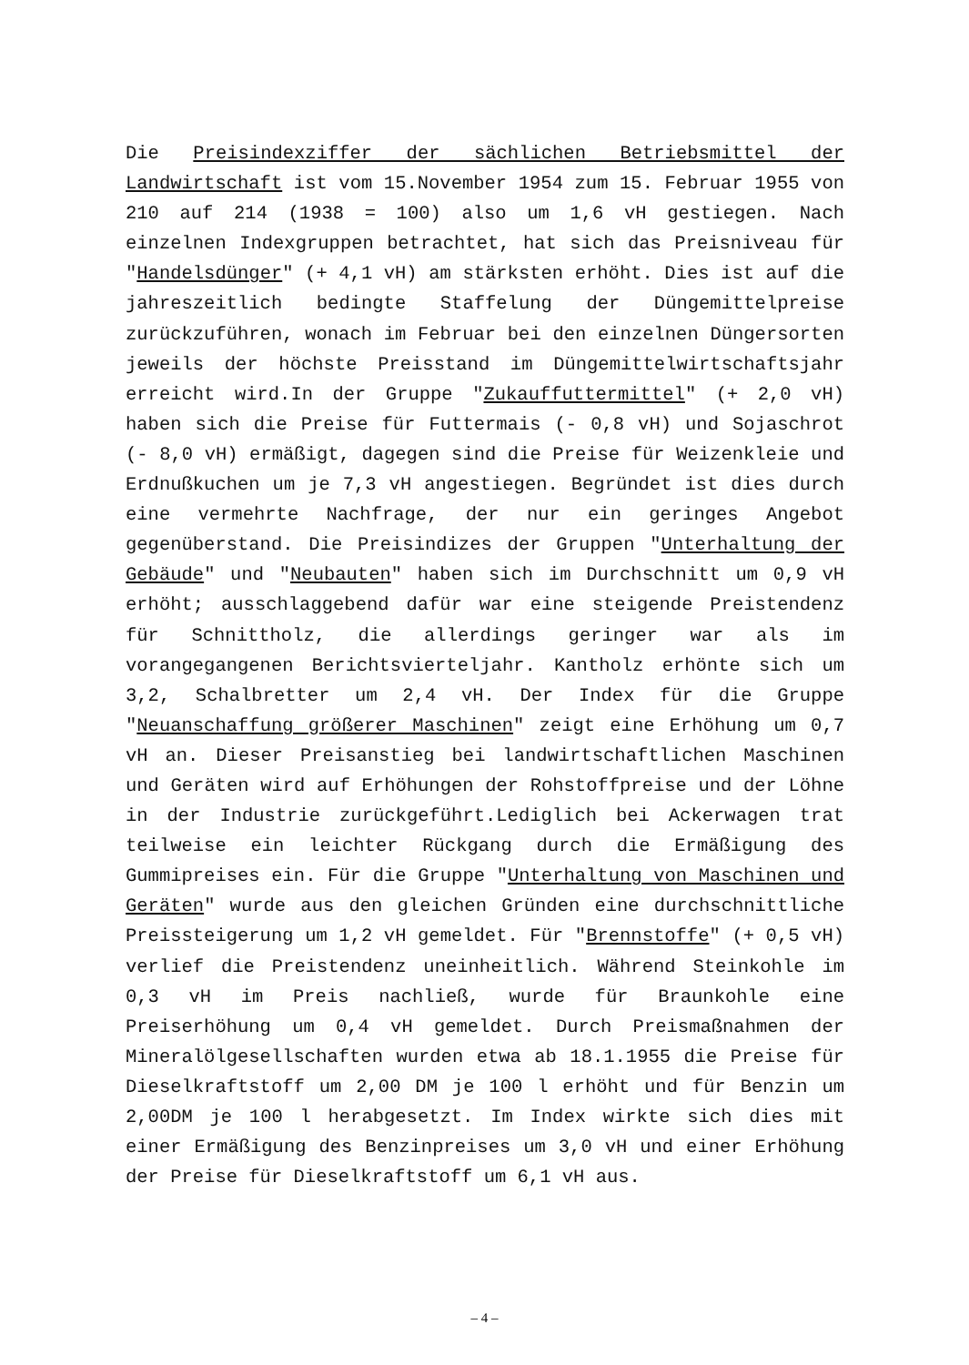Die Preisindexziffer der sächlichen Betriebsmittel der Landwirtschaft ist vom 15.November 1954 zum 15. Februar 1955 von 210 auf 214 (1938 = 100) also um 1,6 vH gestiegen. Nach einzelnen Indexgruppen betrachtet, hat sich das Preisniveau für "Handelsdünger" (+ 4,1 vH) am stärksten erhöht. Dies ist auf die jahreszeitlich bedingte Staffelung der Düngemittelpreise zurückzuführen, wonach im Februar bei den einzelnen Düngersorten jeweils der höchste Preisstand im Düngemittelwirtschaftsjahr erreicht wird.In der Gruppe "Zukauffuttermittel" (+ 2,0 vH) haben sich die Preise für Futtermais (- 0,8 vH) und Sojaschrot (- 8,0 vH) ermäßigt, dagegen sind die Preise für Weizenkleie und Erdnußkuchen um je 7,3 vH angestiegen. Begründet ist dies durch eine vermehrte Nachfrage, der nur ein geringes Angebot gegenüberstand. Die Preisindizes der Gruppen "Unterhaltung der Gebäude" und "Neubauten" haben sich im Durchschnitt um 0,9 vH erhöht; ausschlaggebend dafür war eine steigende Preistendenz für Schnittholz, die allerdings geringer war als im vorangegangenen Berichtsvierteljahr. Kantholz erhönte sich um 3,2, Schalbretter um 2,4 vH. Der Index für die Gruppe "Neuanschaffung größerer Maschinen" zeigt eine Erhöhung um 0,7 vH an. Dieser Preisanstieg bei landwirtschaftlichen Maschinen und Geräten wird auf Erhöhungen der Rohstoffpreise und der Löhne in der Industrie zurückgeführt.Lediglich bei Ackerwagen trat teilweise ein leichter Rückgang durch die Ermäßigung des Gummipreises ein. Für die Gruppe "Unterhaltung von Maschinen und Geräten" wurde aus den gleichen Gründen eine durchschnittliche Preissteigerung um 1,2 vH gemeldet. Für "Brennstoffe" (+ 0,5 vH) verlief die Preistendenz uneinheitlich. Während Steinkohle im 0,3 vH im Preis nachließ, wurde für Braunkohle eine Preiserhöhung um 0,4 vH gemeldet. Durch Preismaßnahmen der Mineralölgesellschaften wurden etwa ab 18.1.1955 die Preise für Dieselkraftstoff um 2,00 DM je 100 l erhöht und für Benzin um 2,00DM je 100 l herabgesetzt. Im Index wirkte sich dies mit einer Ermäßigung des Benzinpreises um 3,0 vH und einer Erhöhung der Preise für Dieselkraftstoff um 6,1 vH aus.
– 4 –